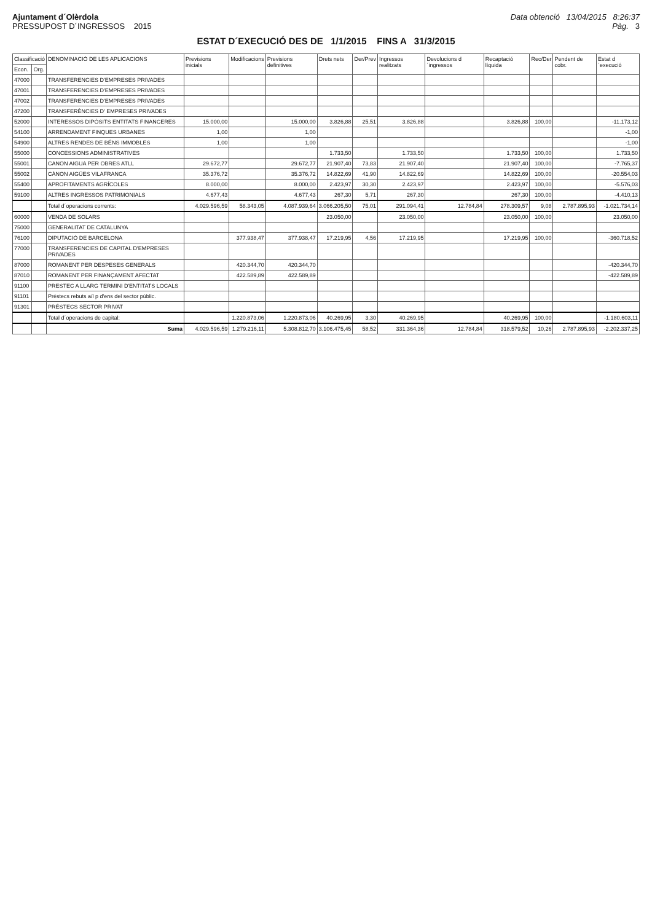Ajuntament d´Olèrdola
PRESSUPOST D´INGRESSOS 2015
Data obtenció 13/04/2015 8:26:37
Pàg. 3
ESTAT D´EXECUCIÓ DES DE 1/1/2015 FINS A 31/3/2015
| Classificació | | DENOMINACIÓ DE LES APLICACIONS | Previsions inicials | Modificacions | Previsions definitives | Drets nets | Der/Prev | Ingressos realitzats | Devolucions d´ingressos | Recaptació líquida | Rec/Der | Pendent de cobr. | Estat d´execució |
| --- | --- | --- | --- | --- | --- | --- | --- | --- | --- | --- | --- | --- | --- |
| Econ. | Org. | | | | | | | | | | | | |
| 47000 | | TRANSFERENCIES D'EMPRESES PRIVADES | | | | | | | | | | | |
| 47001 | | TRANSFERENCIES D'EMPRESES PRIVADES | | | | | | | | | | | |
| 47002 | | TRANSFERENCIES D'EMPRESES PRIVADES | | | | | | | | | | | |
| 47200 | | TRANSFERÈNCIES D' EMPRESES PRIVADES | | | | | | | | | | | |
| 52000 | | INTERESSOS DIPÒSITS ENTITATS FINANCERES | 15.000,00 | | 15.000,00 | 3.826,88 | 25,51 | 3.826,88 | | 3.826,88 | 100,00 | | -11.173,12 |
| 54100 | | ARRENDAMENT FINQUES URBANES | 1,00 | | 1,00 | | | | | | | | -1,00 |
| 54900 | | ALTRES RENDES DE BÉNS IMMOBLES | 1,00 | | 1,00 | | | | | | | | -1,00 |
| 55000 | | CONCESSIONS ADMINISTRATIVES | | | | 1.733,50 | | 1.733,50 | | 1.733,50 | 100,00 | | 1.733,50 |
| 55001 | | CANON AIGUA PER OBRES ATLL | 29.672,77 | | 29.672,77 | 21.907,40 | 73,83 | 21.907,40 | | 21.907,40 | 100,00 | | -7.765,37 |
| 55002 | | CÀNON AIGÜES VILAFRANCA | 35.376,72 | | 35.376,72 | 14.822,69 | 41,90 | 14.822,69 | | 14.822,69 | 100,00 | | -20.554,03 |
| 55400 | | APROFITAMENTS AGRÍCOLES | 8.000,00 | | 8.000,00 | 2.423,97 | 30,30 | 2.423,97 | | 2.423,97 | 100,00 | | -5.576,03 |
| 59100 | | ALTRES INGRESSOS PATRIMONIALS | 4.677,43 | | 4.677,43 | 267,30 | 5,71 | 267,30 | | 267,30 | 100,00 | | -4.410,13 |
| | | Total d´operacions corrents: | 4.029.596,59 | 58.343,05 | 4.087.939,64 | 3.066.205,50 | 75,01 | 291.094,41 | 12.784,84 | 278.309,57 | 9,08 | 2.787.895,93 | -1.021.734,14 |
| 60000 | | VENDA DE SOLARS | | | | 23.050,00 | | 23.050,00 | | 23.050,00 | 100,00 | | 23.050,00 |
| 75000 | | GENERALITAT DE CATALUNYA | | | | | | | | | | | |
| 76100 | | DIPUTACIÓ DE BARCELONA | | 377.938,47 | 377.938,47 | 17.219,95 | 4,56 | 17.219,95 | | 17.219,95 | 100,00 | | -360.718,52 |
| 77000 | | TRANSFERENCIES DE CAPITAL D'EMPRESES PRIVADES | | | | | | | | | | | |
| 87000 | | ROMANENT PER DESPESES GENERALS | | 420.344,70 | 420.344,70 | | | | | | | | -420.344,70 |
| 87010 | | ROMANENT PER FINANÇAMENT AFECTAT | | 422.589,89 | 422.589,89 | | | | | | | | -422.589,89 |
| 91100 | | PRESTEC A LLARG TERMINI D'ENTITATS LOCALS | | | | | | | | | | | |
| 91101 | | Préstecs rebuts a/l p d'ens del sector públic. | | | | | | | | | | | |
| 91301 | | PRÉSTECS SECTOR PRIVAT | | | | | | | | | | | |
| | | Total d´operacions de capital: | | 1.220.873,06 | 1.220.873,06 | 40.269,95 | 3,30 | 40.269,95 | | 40.269,95 | 100,00 | | -1.180.603,11 |
| | | Suma | 4.029.596,59 | 1.279.216,11 | 5.308.812,70 | 3.106.475,45 | 58,52 | 331.364,36 | 12.784,84 | 318.579,52 | 10,26 | 2.787.895,93 | -2.202.337,25 |